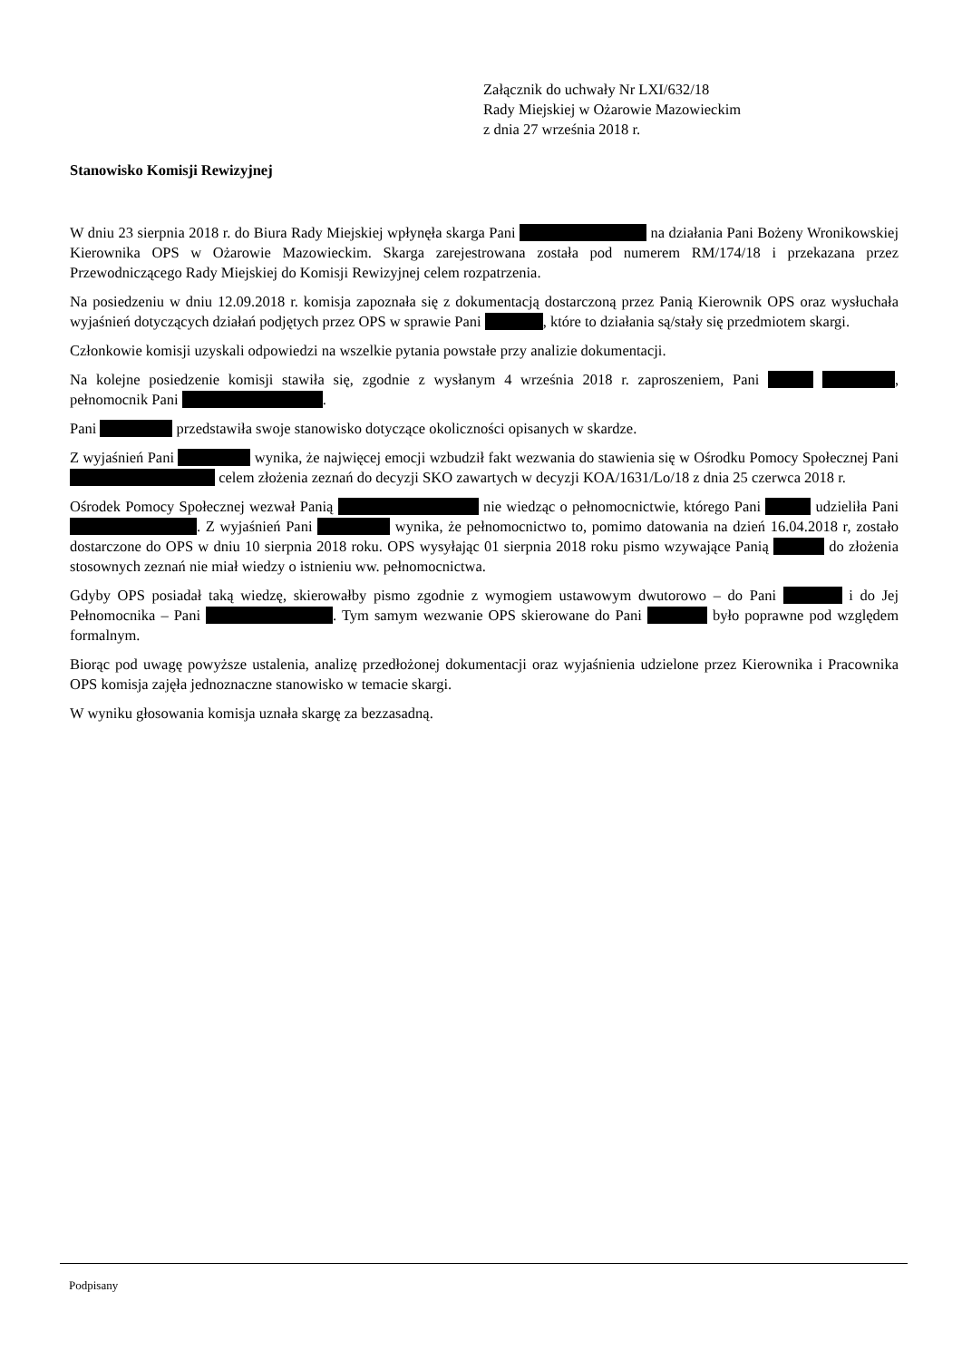Załącznik do uchwały Nr LXI/632/18
Rady Miejskiej w Ożarowie Mazowieckim
z dnia 27 września 2018 r.
Stanowisko Komisji Rewizyjnej
W dniu 23 sierpnia 2018 r. do Biura Rady Miejskiej wpłynęła skarga Pani na działania Pani Bożeny Wronikowskiej Kierownika OPS w Ożarowie Mazowieckim. Skarga zarejestrowana została pod numerem RM/174/18 i przekazana przez Przewodniczącego Rady Miejskiej do Komisji Rewizyjnej celem rozpatrzenia.
Na posiedzeniu w dniu 12.09.2018 r. komisja zapoznała się z dokumentacją dostarczoną przez Panią Kierownik OPS oraz wysłuchała wyjaśnień dotyczących działań podjętych przez OPS w sprawie Pani , które to działania są/stały się przedmiotem skargi.
Członkowie komisji uzyskali odpowiedzi na wszelkie pytania powstałe przy analizie dokumentacji.
Na kolejne posiedzenie komisji stawiła się, zgodnie z wysłanym 4 września 2018 r. zaproszeniem, Pani , pełnomocnik Pani .
Pani przedstawiła swoje stanowisko dotyczące okoliczności opisanych w skardze.
Z wyjaśnień Pani wynika, że najwięcej emocji wzbudził fakt wezwania do stawienia się w Ośrodku Pomocy Społecznej Pani celem złożenia zeznań do decyzji SKO zawartych w decyzji KOA/1631/Lo/18 z dnia 25 czerwca 2018 r.
Ośrodek Pomocy Społecznej wezwał Panią nie wiedząc o pełnomocnictwie, którego Pani udzieliła Pani . Z wyjaśnień Pani wynika, że pełnomocnictwo to, pomimo datowania na dzień 16.04.2018 r, zostało dostarczone do OPS w dniu 10 sierpnia 2018 roku. OPS wysyłając 01 sierpnia 2018 roku pismo wzywające Panią do złożenia stosownych zeznań nie miał wiedzy o istnieniu ww. pełnomocnictwa.
Gdyby OPS posiadał taką wiedzę, skierowałby pismo zgodnie z wymogiem ustawowym dwutorowo – do Pani i do Jej Pełnomocnika – Pani . Tym samym wezwanie OPS skierowane do Pani było poprawne pod względem formalnym.
Biorąc pod uwagę powyższe ustalenia, analizę przedłożonej dokumentacji oraz wyjaśnienia udzielone przez Kierownika i Pracownika OPS komisja zajęła jednoznaczne stanowisko w temacie skargi.
W wyniku głosowania komisja uznała skargę za bezzasadną.
Podpisany